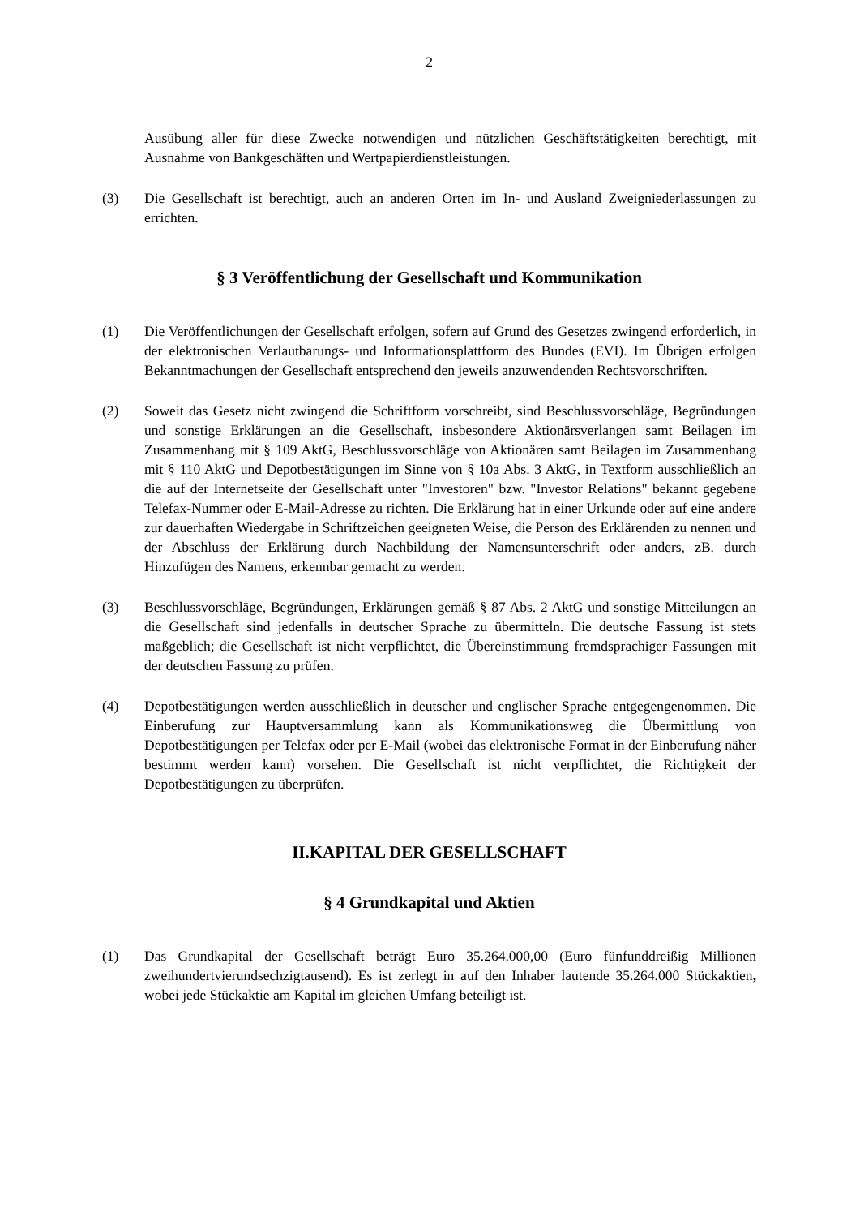2
Ausübung aller für diese Zwecke notwendigen und nützlichen Geschäftstätigkeiten berechtigt, mit Ausnahme von Bankgeschäften und Wertpapierdienstleistungen.
(3) Die Gesellschaft ist berechtigt, auch an anderen Orten im In- und Ausland Zweigniederlassungen zu errichten.
§ 3 Veröffentlichung der Gesellschaft und Kommunikation
(1) Die Veröffentlichungen der Gesellschaft erfolgen, sofern auf Grund des Gesetzes zwingend erforderlich, in der elektronischen Verlautbarungs- und Informationsplattform des Bundes (EVI). Im Übrigen erfolgen Bekanntmachungen der Gesellschaft entsprechend den jeweils anzuwendenden Rechtsvorschriften.
(2) Soweit das Gesetz nicht zwingend die Schriftform vorschreibt, sind Beschlussvorschläge, Begründungen und sonstige Erklärungen an die Gesellschaft, insbesondere Aktionärsverlangen samt Beilagen im Zusammenhang mit § 109 AktG, Beschlussvorschläge von Aktionären samt Beilagen im Zusammenhang mit § 110 AktG und Depotbestätigungen im Sinne von § 10a Abs. 3 AktG, in Textform ausschließlich an die auf der Internetseite der Gesellschaft unter "Investoren" bzw. "Investor Relations" bekannt gegebene Telefax-Nummer oder E-Mail-Adresse zu richten. Die Erklärung hat in einer Urkunde oder auf eine andere zur dauerhaften Wiedergabe in Schriftzeichen geeigneten Weise, die Person des Erklärenden zu nennen und der Abschluss der Erklärung durch Nachbildung der Namensunterschrift oder anders, zB. durch Hinzufügen des Namens, erkennbar gemacht zu werden.
(3) Beschlussvorschläge, Begründungen, Erklärungen gemäß § 87 Abs. 2 AktG und sonstige Mitteilungen an die Gesellschaft sind jedenfalls in deutscher Sprache zu übermitteln. Die deutsche Fassung ist stets maßgeblich; die Gesellschaft ist nicht verpflichtet, die Übereinstimmung fremdsprachiger Fassungen mit der deutschen Fassung zu prüfen.
(4) Depotbestätigungen werden ausschließlich in deutscher und englischer Sprache entgegengenommen. Die Einberufung zur Hauptversammlung kann als Kommunikationsweg die Übermittlung von Depotbestätigungen per Telefax oder per E-Mail (wobei das elektronische Format in der Einberufung näher bestimmt werden kann) vorsehen. Die Gesellschaft ist nicht verpflichtet, die Richtigkeit der Depotbestätigungen zu überprüfen.
II.KAPITAL DER GESELLSCHAFT
§ 4 Grundkapital und Aktien
(1) Das Grundkapital der Gesellschaft beträgt Euro 35.264.000,00 (Euro fünfunddreißig Millionen zweihundertvierundsechzigtausend). Es ist zerlegt in auf den Inhaber lautende 35.264.000 Stückaktien, wobei jede Stückaktie am Kapital im gleichen Umfang beteiligt ist.